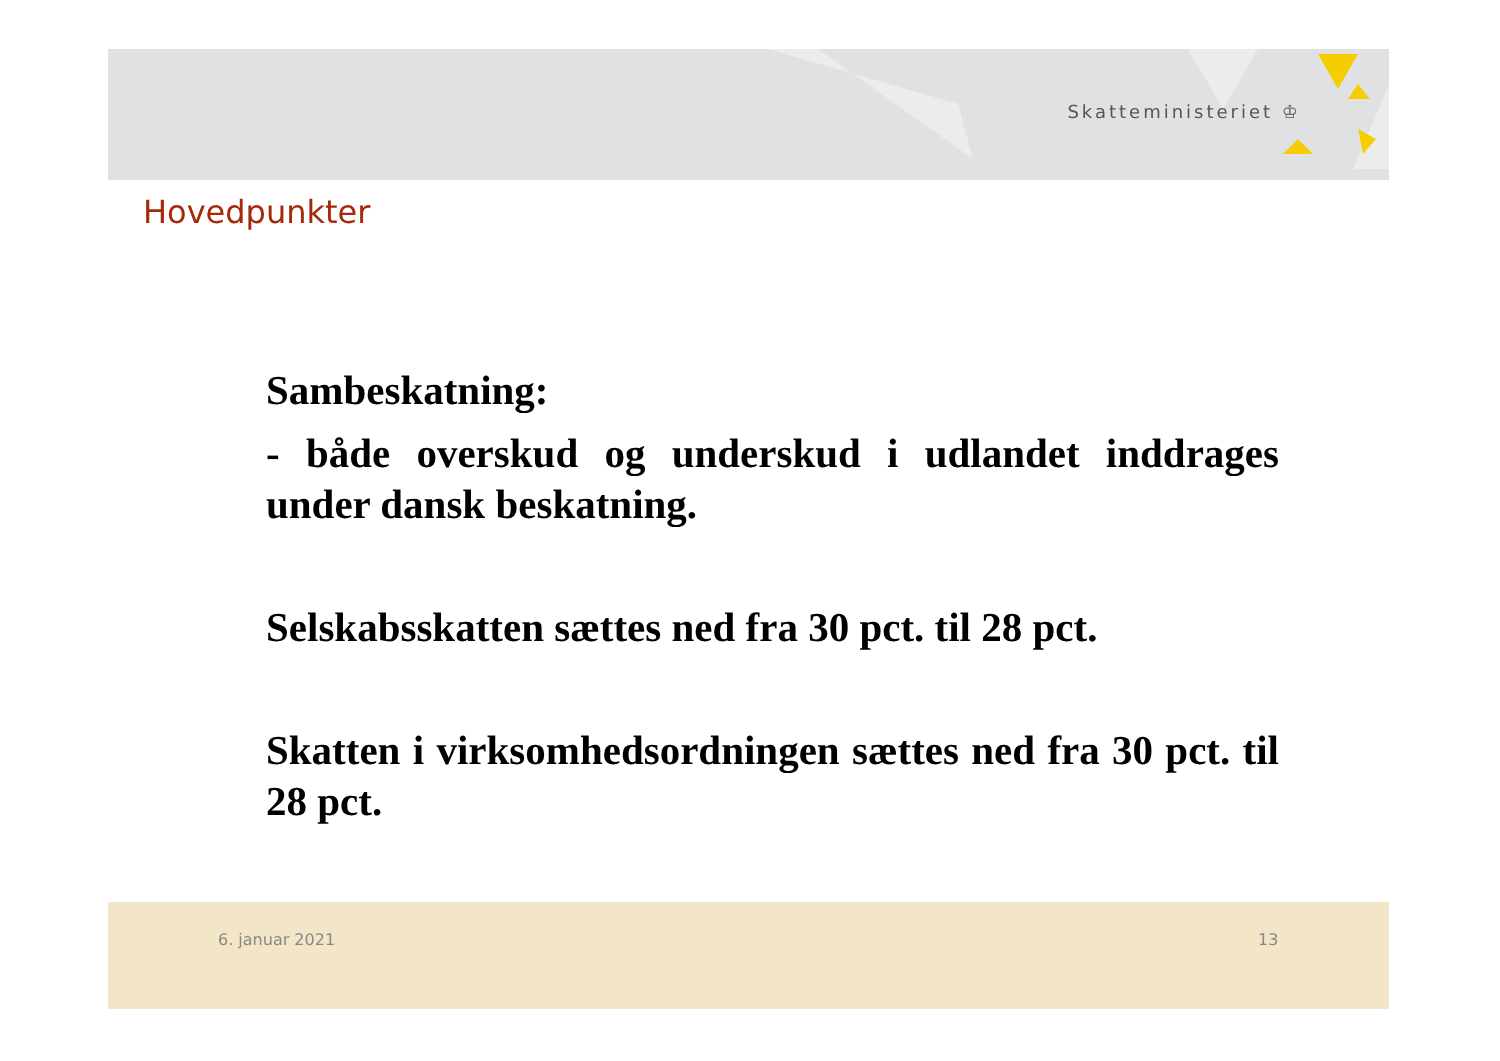Skatteministeriet ♔
Hovedpunkter
Sambeskatning:
- både overskud og underskud i udlandet inddrages under dansk beskatning.
Selskabsskatten sættes ned fra 30 pct. til 28 pct.
Skatten i virksomhedsordningen sættes ned fra 30 pct. til 28 pct.
6. januar 2021 13